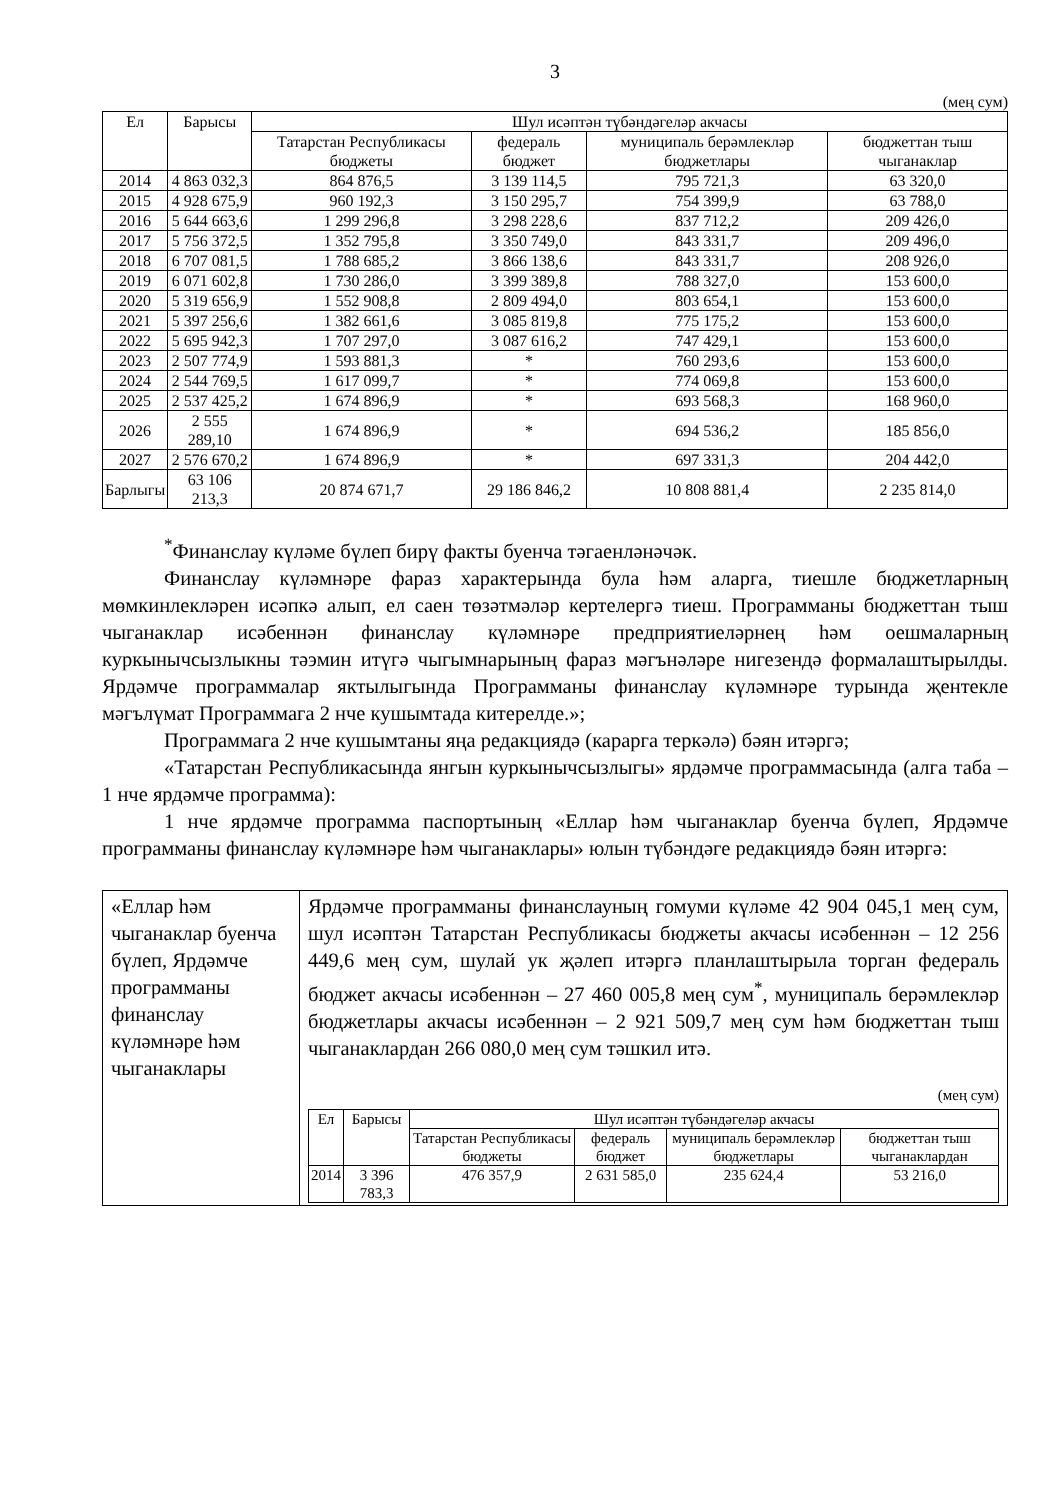3
(мең сум)
| Ел | Барысы | Шул исәптән түбәндәгеләр акчасы | | | |
| --- | --- | --- | --- | --- | --- |
| | | Татарстан Республикасы бюджеты | федераль бюджет | муниципаль берәмлекләр бюджетлары | бюджеттан тыш чыганаклар |
| 2014 | 4 863 032,3 | 864 876,5 | 3 139 114,5 | 795 721,3 | 63 320,0 |
| 2015 | 4 928 675,9 | 960 192,3 | 3 150 295,7 | 754 399,9 | 63 788,0 |
| 2016 | 5 644 663,6 | 1 299 296,8 | 3 298 228,6 | 837 712,2 | 209 426,0 |
| 2017 | 5 756 372,5 | 1 352 795,8 | 3 350 749,0 | 843 331,7 | 209 496,0 |
| 2018 | 6 707 081,5 | 1 788 685,2 | 3 866 138,6 | 843 331,7 | 208 926,0 |
| 2019 | 6 071 602,8 | 1 730 286,0 | 3 399 389,8 | 788 327,0 | 153 600,0 |
| 2020 | 5 319 656,9 | 1 552 908,8 | 2 809 494,0 | 803 654,1 | 153 600,0 |
| 2021 | 5 397 256,6 | 1 382 661,6 | 3 085 819,8 | 775 175,2 | 153 600,0 |
| 2022 | 5 695 942,3 | 1 707 297,0 | 3 087 616,2 | 747 429,1 | 153 600,0 |
| 2023 | 2 507 774,9 | 1 593 881,3 | * | 760 293,6 | 153 600,0 |
| 2024 | 2 544 769,5 | 1 617 099,7 | * | 774 069,8 | 153 600,0 |
| 2025 | 2 537 425,2 | 1 674 896,9 | * | 693 568,3 | 168 960,0 |
| 2026 | 2 555 289,10 | 1 674 896,9 | * | 694 536,2 | 185 856,0 |
| 2027 | 2 576 670,2 | 1 674 896,9 | * | 697 331,3 | 204 442,0 |
| Барлыгы | 63 106 213,3 | 20 874 671,7 | 29 186 846,2 | 10 808 881,4 | 2 235 814,0 |
<sup>*</sup> Финанслау күләме бүлеп бирү факты буенча тәгаенләнәчәк.
Финанслау күләмнәре фараз характерында була һәм аларга, тиешле бюджетларның мөмкинлекләрен исәпкә алып, ел саен төзәтмәләр кертелергә тиеш. Программаны бюджеттан тыш чыганаклар исәбеннән финанслау күләмнәре предприятиеләрнең һәм оешмаларның куркынычсызлыкны тәэмин итүгә чыгымнарының фараз мәгънәләре нигезендә формалаштырылды. Ярдәмче программалар яктылыгында Программаны финанслау күләмнәре турында җентекле мәгълүмат Программага 2 нче кушымтада китерелде.»;
Программага 2 нче кушымтаны яңа редакциядә (карарга теркәлә) бәян итәргә;
«Татарстан Республикасында янгын куркынычсызлыгы» ярдәмче программасында (алга таба – 1 нче ярдәмче программа):
1 нче ярдәмче программа паспортының «Еллар һәм чыганаклар буенча бүлеп, Ярдәмче программаны финанслау күләмнәре һәм чыганаклары» юлын түбәндәге редакциядә бәян итәргә:
| «Еллар һәм чыганаклар буенча бүлеп, Ярдәмче программаны финанслау күләмнәре һәм чыганаклары | Ярдәмче программаны финанслауның гомуми күләме 42 904 045,1 мең сум, шул исәптән Татарстан Республикасы бюджеты акчасы исәбеннән – 12 256 449,6 мең сум, шулай ук җәлеп итәргә планлаштырыла торган федераль бюджет акчасы исәбеннән – 27 460 005,8 мең сум<sup>*</sup>, муниципаль берәмлекләр бюджетлары акчасы исәбеннән – 2 921 509,7 мең сум һәм бюджеттан тыш чыганаклардан 266 080,0 мең сум тәшкил итә. (мең сум) / Ел / Барысы / Шул исәптән түбәндәгеләр акчасы / / / / / --- / --- / --- / --- / --- / --- / / / / Татарстан Республикасы бюджеты / федераль бюджет / муниципаль берәмлекләр бюджетлары / бюджеттан тыш чыганаклардан / / 2014 / 3 396 783,3 / 476 357,9 / 2 631 585,0 / 235 624,4 / 53 216,0 / |